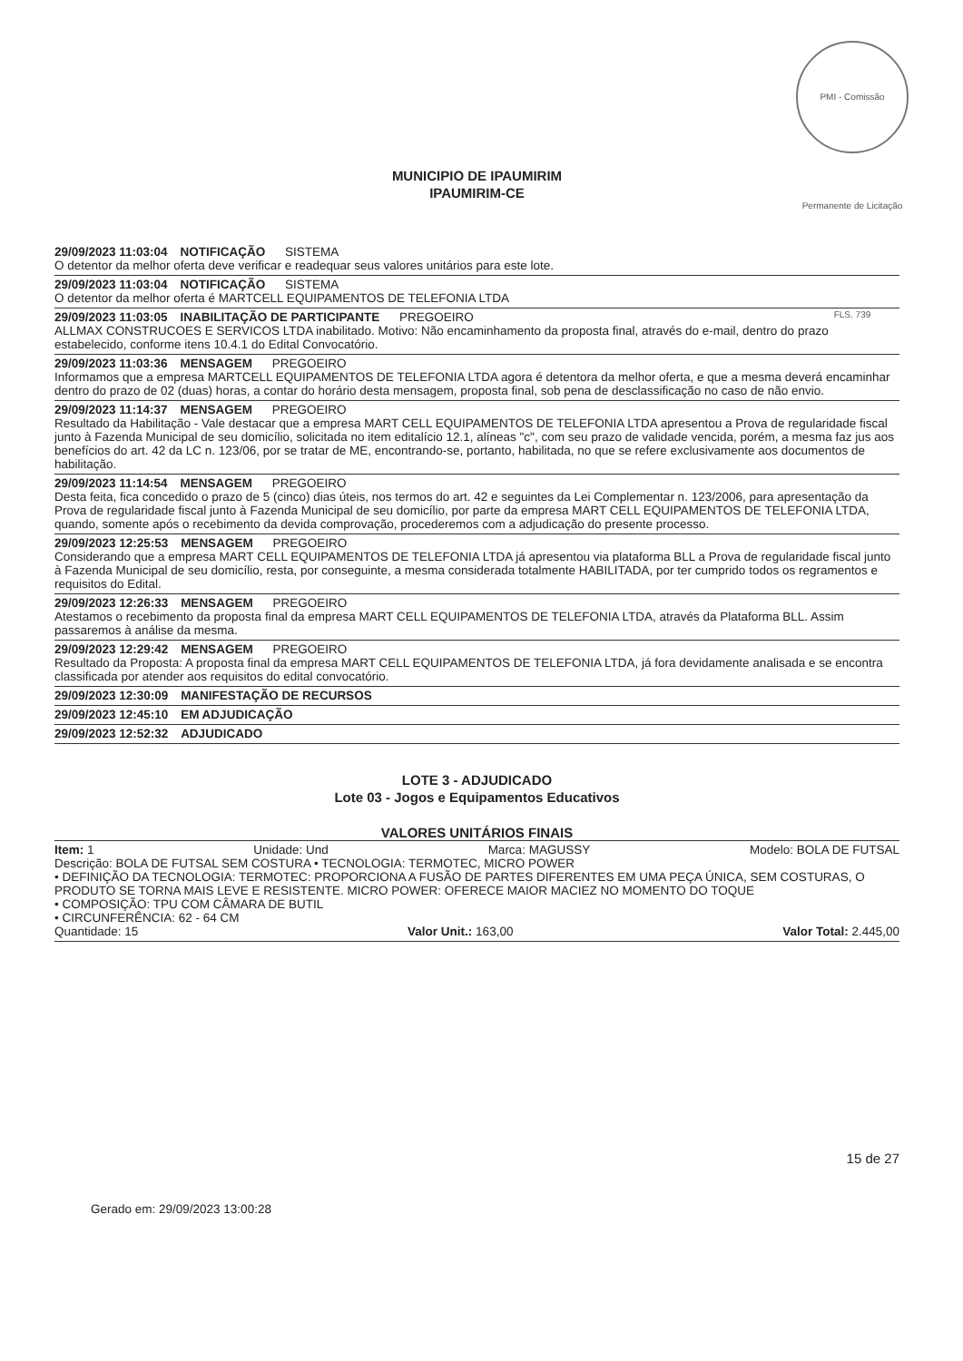PMI - Comissão Permanente de Licitação FLS. 739
MUNICIPIO DE IPAUMIRIM
IPAUMIRIM-CE
29/09/2023 11:03:04 NOTIFICAÇÃO SISTEMA
O detentor da melhor oferta deve verificar e readequar seus valores unitários para este lote.
29/09/2023 11:03:04 NOTIFICAÇÃO SISTEMA
O detentor da melhor oferta é MARTCELL EQUIPAMENTOS DE TELEFONIA LTDA
29/09/2023 11:03:05 INABILITAÇÃO DE PARTICIPANTE PREGOEIRO
ALLMAX CONSTRUCOES E SERVICOS LTDA inabilitado. Motivo: Não encaminhamento da proposta final, através do e-mail, dentro do prazo estabelecido, conforme itens 10.4.1 do Edital Convocatório.
29/09/2023 11:03:36 MENSAGEM PREGOEIRO
Informamos que a empresa MARTCELL EQUIPAMENTOS DE TELEFONIA LTDA agora é detentora da melhor oferta, e que a mesma deverá encaminhar dentro do prazo de 02 (duas) horas, a contar do horário desta mensagem, proposta final, sob pena de desclassificação no caso de não envio.
29/09/2023 11:14:37 MENSAGEM PREGOEIRO
Resultado da Habilitação - Vale destacar que a empresa MART CELL EQUIPAMENTOS DE TELEFONIA LTDA apresentou a Prova de regularidade fiscal junto à Fazenda Municipal de seu domicílio, solicitada no item editalício 12.1, alíneas "c", com seu prazo de validade vencida, porém, a mesma faz jus aos benefícios do art. 42 da LC n. 123/06, por se tratar de ME, encontrando-se, portanto, habilitada, no que se refere exclusivamente aos documentos de habilitação.
29/09/2023 11:14:54 MENSAGEM PREGOEIRO
Desta feita, fica concedido o prazo de 5 (cinco) dias úteis, nos termos do art. 42 e seguintes da Lei Complementar n. 123/2006, para apresentação da Prova de regularidade fiscal junto à Fazenda Municipal de seu domicílio, por parte da empresa MART CELL EQUIPAMENTOS DE TELEFONIA LTDA, quando, somente após o recebimento da devida comprovação, procederemos com a adjudicação do presente processo.
29/09/2023 12:25:53 MENSAGEM PREGOEIRO
Considerando que a empresa MART CELL EQUIPAMENTOS DE TELEFONIA LTDA já apresentou via plataforma BLL a Prova de regularidade fiscal junto à Fazenda Municipal de seu domicílio, resta, por conseguinte, a mesma considerada totalmente HABILITADA, por ter cumprido todos os regramentos e requisitos do Edital.
29/09/2023 12:26:33 MENSAGEM PREGOEIRO
Atestamos o recebimento da proposta final da empresa MART CELL EQUIPAMENTOS DE TELEFONIA LTDA, através da Plataforma BLL. Assim passaremos à análise da mesma.
29/09/2023 12:29:42 MENSAGEM PREGOEIRO
Resultado da Proposta: A proposta final da empresa MART CELL EQUIPAMENTOS DE TELEFONIA LTDA, já fora devidamente analisada e se encontra classificada por atender aos requisitos do edital convocatório.
29/09/2023 12:30:09 MANIFESTAÇÃO DE RECURSOS
29/09/2023 12:45:10 EM ADJUDICAÇÃO
29/09/2023 12:52:32 ADJUDICADO
LOTE 3 - ADJUDICADO
Lote 03 - Jogos e Equipamentos Educativos
VALORES UNITÁRIOS FINAIS
Item: 1 Unidade: Und Marca: MAGUSSY Modelo: BOLA DE FUTSAL
Descrição: BOLA DE FUTSAL SEM COSTURA • TECNOLOGIA: TERMOTEC, MICRO POWER
• DEFINIÇÃO DA TECNOLOGIA: TERMOTEC: PROPORCIONA A FUSÃO DE PARTES DIFERENTES EM UMA PEÇA ÚNICA, SEM COSTURAS, O PRODUTO SE TORNA MAIS LEVE E RESISTENTE. MICRO POWER: OFERECE MAIOR MACIEZ NO MOMENTO DO TOQUE
• COMPOSIÇÃO: TPU COM CÂMARA DE BUTIL
• CIRCUNFERÊNCIA: 62 - 64 CM
Quantidade: 15 Valor Unit.: 163,00 Valor Total: 2.445,00
15 de 27
Gerado em: 29/09/2023 13:00:28